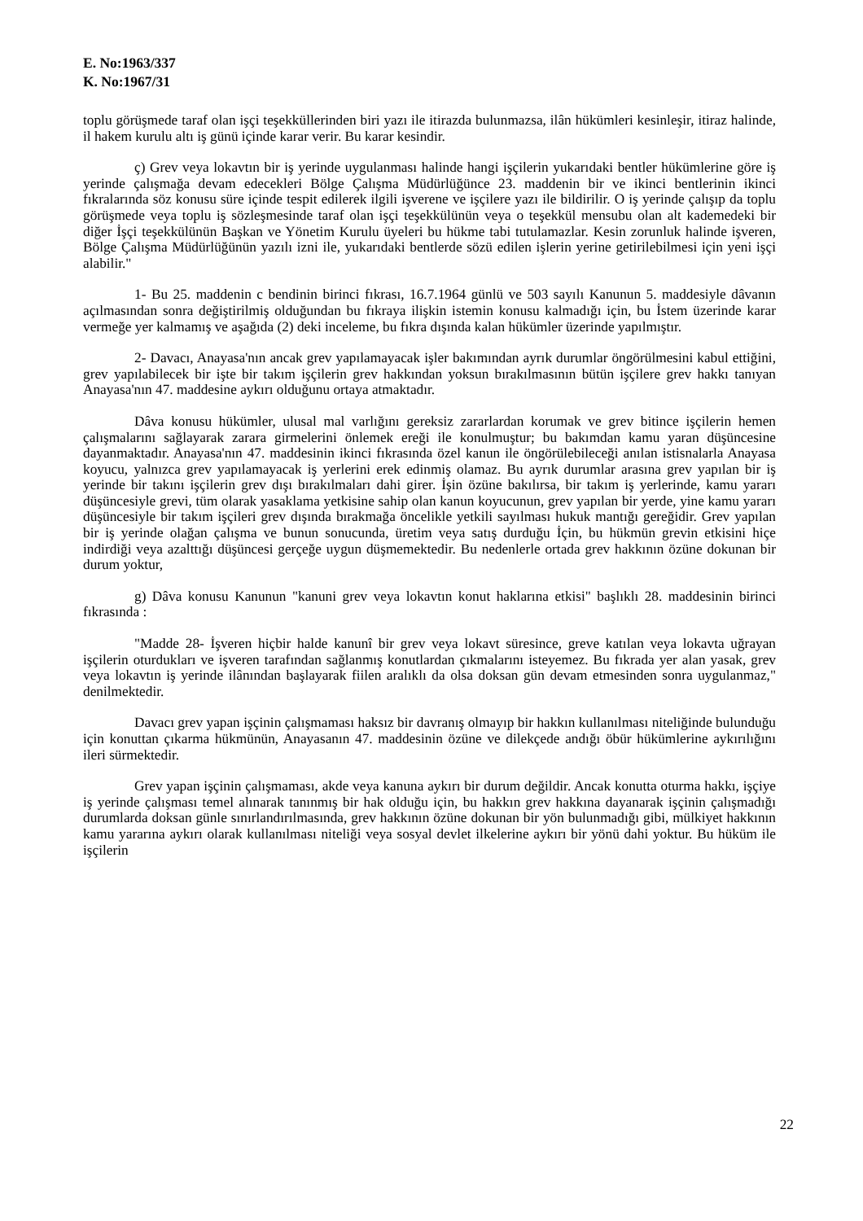E. No:1963/337
K. No:1967/31
toplu görüşmede taraf olan işçi teşekküllerinden biri yazı ile itirazda bulunmazsa, ilân hükümleri kesinleşir, itiraz halinde, il hakem kurulu altı iş günü içinde karar verir. Bu karar kesindir.
ç) Grev veya lokavtın bir iş yerinde uygulanması halinde hangi işçilerin yukarıdaki bentler hükümlerine göre iş yerinde çalışmağa devam edecekleri Bölge Çalışma Müdürlüğünce 23. maddenin bir ve ikinci bentlerinin ikinci fıkralarında söz konusu süre içinde tespit edilerek ilgili işverene ve işçilere yazı ile bildirilir. O iş yerinde çalışıp da toplu görüşmede veya toplu iş sözleşmesinde taraf olan işçi teşekkülünün veya o teşekkül mensubu olan alt kademedeki bir diğer İşçi teşekkülünün Başkan ve Yönetim Kurulu üyeleri bu hükme tabi tutulamazlar. Kesin zorunluk halinde işveren, Bölge Çalışma Müdürlüğünün yazılı izni ile, yukarıdaki bentlerde sözü edilen işlerin yerine getirilebilmesi için yeni işçi alabilir."
1- Bu 25. maddenin c bendinin birinci fıkrası, 16.7.1964 günlü ve 503 sayılı Kanunun 5. maddesiyle dâvanın açılmasından sonra değiştirilmiş olduğundan bu fıkraya ilişkin istemin konusu kalmadığı için, bu İstem üzerinde karar vermeğe yer kalmamış ve aşağıda (2) deki inceleme, bu fıkra dışında kalan hükümler üzerinde yapılmıştır.
2- Davacı, Anayasa'nın ancak grev yapılamayacak işler bakımından ayrık durumlar öngörülmesini kabul ettiğini, grev yapılabilecek bir işte bir takım işçilerin grev hakkından yoksun bırakılmasının bütün işçilere grev hakkı tanıyan Anayasa'nın 47. maddesine aykırı olduğunu ortaya atmaktadır.
Dâva konusu hükümler, ulusal mal varlığını gereksiz zararlardan korumak ve grev bitince işçilerin hemen çalışmalarını sağlayarak zarara girmelerini önlemek ereği ile konulmuştur; bu bakımdan kamu yaran düşüncesine dayanmaktadır. Anayasa'nın 47. maddesinin ikinci fıkrasında özel kanun ile öngörülebileceği anılan istisnalarla Anayasa koyucu, yalnızca grev yapılamayacak iş yerlerini erek edinmiş olamaz. Bu ayrık durumlar arasına grev yapılan bir iş yerinde bir takını işçilerin grev dışı bırakılmaları dahi girer. İşin özüne bakılırsa, bir takım iş yerlerinde, kamu yararı düşüncesiyle grevi, tüm olarak yasaklama yetkisine sahip olan kanun koyucunun, grev yapılan bir yerde, yine kamu yararı düşüncesiyle bir takım işçileri grev dışında bırakmağa öncelikle yetkili sayılması hukuk mantığı gereğidir. Grev yapılan bir iş yerinde olağan çalışma ve bunun sonucunda, üretim veya satış durduğu İçin, bu hükmün grevin etkisini hiçe indirdiği veya azalttığı düşüncesi gerçeğe uygun düşmemektedir. Bu nedenlerle ortada grev hakkının özüne dokunan bir durum yoktur,
g) Dâva konusu Kanunun "kanuni grev veya lokavtın konut haklarına etkisi" başlıklı 28. maddesinin birinci fıkrasında :
"Madde 28- İşveren hiçbir halde kanunî bir grev veya lokavt süresince, greve katılan veya lokavta uğrayan işçilerin oturdukları ve işveren tarafından sağlanmış konutlardan çıkmalarını isteyemez. Bu fıkrada yer alan yasak, grev veya lokavtın iş yerinde ilânından başlayarak fiilen aralıklı da olsa doksan gün devam etmesinden sonra uygulanmaz," denilmektedir.
Davacı grev yapan işçinin çalışmaması haksız bir davranış olmayıp bir hakkın kullanılması niteliğinde bulunduğu için konuttan çıkarma hükmünün, Anayasanın 47. maddesinin özüne ve dilekçede andığı öbür hükümlerine aykırılığını ileri sürmektedir.
Grev yapan işçinin çalışmaması, akde veya kanuna aykırı bir durum değildir. Ancak konutta oturma hakkı, işçiye iş yerinde çalışması temel alınarak tanınmış bir hak olduğu için, bu hakkın grev hakkına dayanarak işçinin çalışmadığı durumlarda doksan günle sınırlandırılmasında, grev hakkının özüne dokunan bir yön bulunmadığı gibi, mülkiyet hakkının kamu yararına aykırı olarak kullanılması niteliği veya sosyal devlet ilkelerine aykırı bir yönü dahi yoktur. Bu hüküm ile işçilerin
22